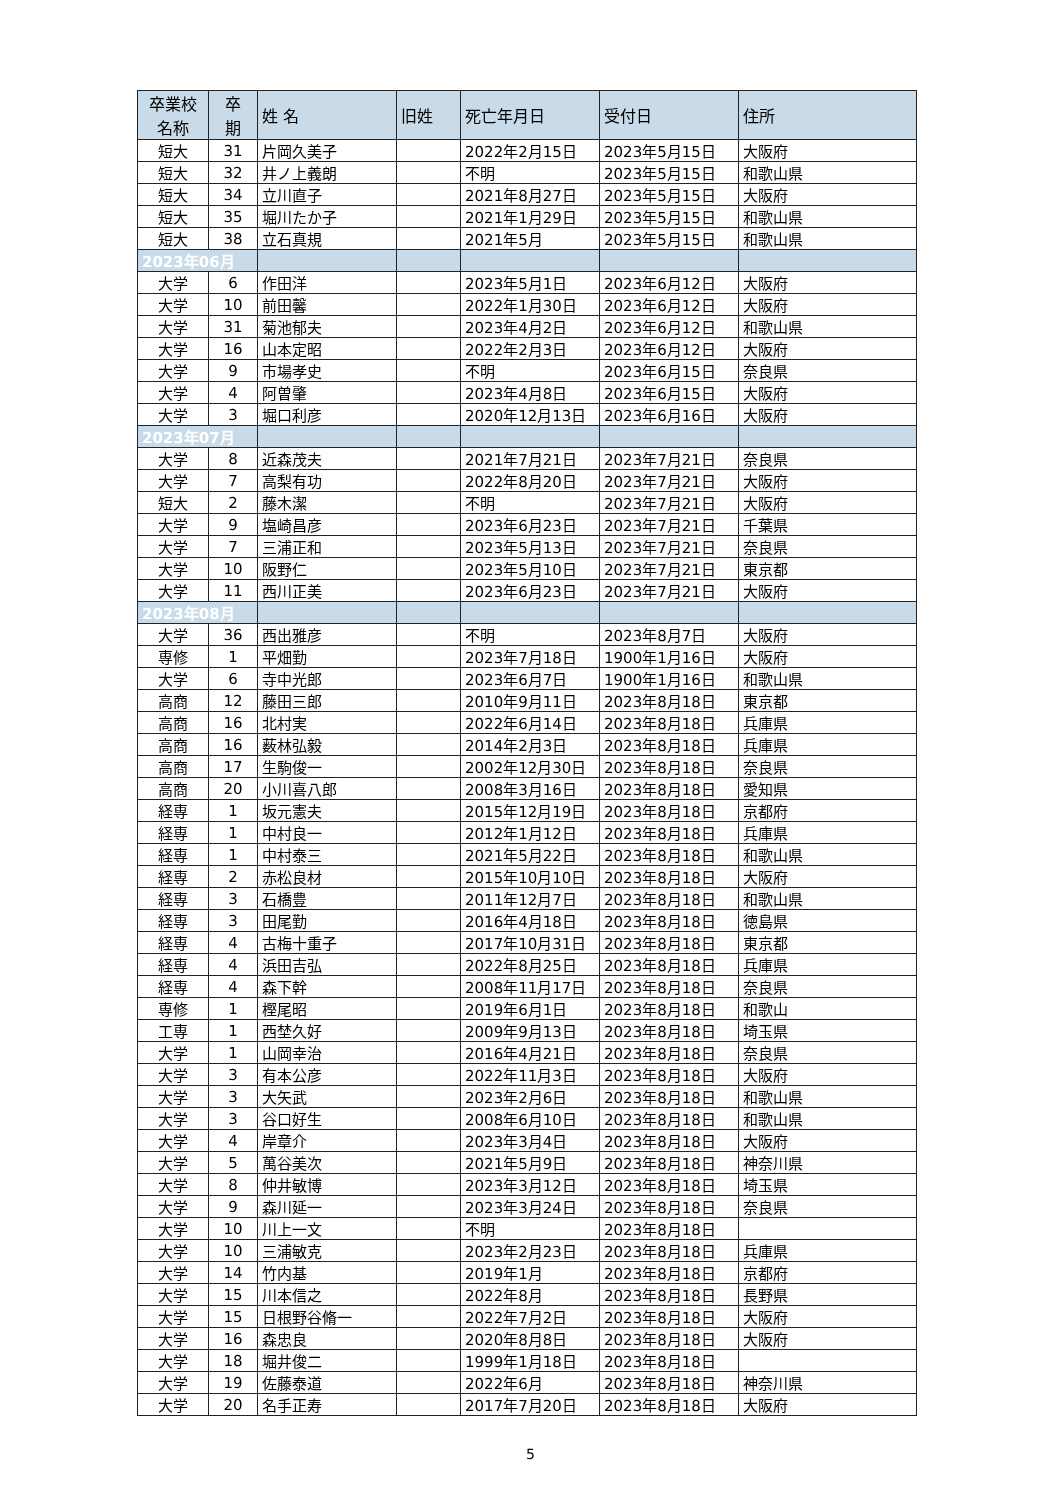| 卒業校 名称 | 卒 期 | 姓 名 | 旧姓 | 死亡年月日 | 受付日 | 住所 |
| --- | --- | --- | --- | --- | --- | --- |
| 短大 | 31 | 片岡久美子 | | 2022年2月15日 | 2023年5月15日 | 大阪府 |
| 短大 | 32 | 井ノ上義朗 | | 不明 | 2023年5月15日 | 和歌山県 |
| 短大 | 34 | 立川直子 | | 2021年8月27日 | 2023年5月15日 | 大阪府 |
| 短大 | 35 | 堀川たか子 | | 2021年1月29日 | 2023年5月15日 | 和歌山県 |
| 短大 | 38 | 立石真規 | | 2021年5月 | 2023年5月15日 | 和歌山県 |
| 2023年06月 | | | | | | |
| 大学 | 6 | 作田洋 | | 2023年5月1日 | 2023年6月12日 | 大阪府 |
| 大学 | 10 | 前田馨 | | 2022年1月30日 | 2023年6月12日 | 大阪府 |
| 大学 | 31 | 菊池郁夫 | | 2023年4月2日 | 2023年6月12日 | 和歌山県 |
| 大学 | 16 | 山本定昭 | | 2022年2月3日 | 2023年6月12日 | 大阪府 |
| 大学 | 9 | 市場孝史 | | 不明 | 2023年6月15日 | 奈良県 |
| 大学 | 4 | 阿曽肇 | | 2023年4月8日 | 2023年6月15日 | 大阪府 |
| 大学 | 3 | 堀口利彦 | | 2020年12月13日 | 2023年6月16日 | 大阪府 |
| 2023年07月 | | | | | | |
| 大学 | 8 | 近森茂夫 | | 2021年7月21日 | 2023年7月21日 | 奈良県 |
| 大学 | 7 | 高梨有功 | | 2022年8月20日 | 2023年7月21日 | 大阪府 |
| 短大 | 2 | 藤木潔 | | 不明 | 2023年7月21日 | 大阪府 |
| 大学 | 9 | 塩崎昌彦 | | 2023年6月23日 | 2023年7月21日 | 千葉県 |
| 大学 | 7 | 三浦正和 | | 2023年5月13日 | 2023年7月21日 | 奈良県 |
| 大学 | 10 | 阪野仁 | | 2023年5月10日 | 2023年7月21日 | 東京都 |
| 大学 | 11 | 西川正美 | | 2023年6月23日 | 2023年7月21日 | 大阪府 |
| 2023年08月 | | | | | | |
| 大学 | 36 | 西出雅彦 | | 不明 | 2023年8月7日 | 大阪府 |
| 専修 | 1 | 平畑勤 | | 2023年7月18日 | 1900年1月16日 | 大阪府 |
| 大学 | 6 | 寺中光郎 | | 2023年6月7日 | 1900年1月16日 | 和歌山県 |
| 高商 | 12 | 藤田三郎 | | 2010年9月11日 | 2023年8月18日 | 東京都 |
| 高商 | 16 | 北村実 | | 2022年6月14日 | 2023年8月18日 | 兵庫県 |
| 高商 | 16 | 薮林弘毅 | | 2014年2月3日 | 2023年8月18日 | 兵庫県 |
| 高商 | 17 | 生駒俊一 | | 2002年12月30日 | 2023年8月18日 | 奈良県 |
| 高商 | 20 | 小川喜八郎 | | 2008年3月16日 | 2023年8月18日 | 愛知県 |
| 経専 | 1 | 坂元憲夫 | | 2015年12月19日 | 2023年8月18日 | 京都府 |
| 経専 | 1 | 中村良一 | | 2012年1月12日 | 2023年8月18日 | 兵庫県 |
| 経専 | 1 | 中村泰三 | | 2021年5月22日 | 2023年8月18日 | 和歌山県 |
| 経専 | 2 | 赤松良材 | | 2015年10月10日 | 2023年8月18日 | 大阪府 |
| 経専 | 3 | 石橋豊 | | 2011年12月7日 | 2023年8月18日 | 和歌山県 |
| 経専 | 3 | 田尾勤 | | 2016年4月18日 | 2023年8月18日 | 徳島県 |
| 経専 | 4 | 古梅十重子 | | 2017年10月31日 | 2023年8月18日 | 東京都 |
| 経専 | 4 | 浜田吉弘 | | 2022年8月25日 | 2023年8月18日 | 兵庫県 |
| 経専 | 4 | 森下幹 | | 2008年11月17日 | 2023年8月18日 | 奈良県 |
| 専修 | 1 | 樫尾昭 | | 2019年6月1日 | 2023年8月18日 | 和歌山 |
| 工専 | 1 | 西埜久好 | | 2009年9月13日 | 2023年8月18日 | 埼玉県 |
| 大学 | 1 | 山岡幸治 | | 2016年4月21日 | 2023年8月18日 | 奈良県 |
| 大学 | 3 | 有本公彦 | | 2022年11月3日 | 2023年8月18日 | 大阪府 |
| 大学 | 3 | 大矢武 | | 2023年2月6日 | 2023年8月18日 | 和歌山県 |
| 大学 | 3 | 谷口好生 | | 2008年6月10日 | 2023年8月18日 | 和歌山県 |
| 大学 | 4 | 岸章介 | | 2023年3月4日 | 2023年8月18日 | 大阪府 |
| 大学 | 5 | 萬谷美次 | | 2021年5月9日 | 2023年8月18日 | 神奈川県 |
| 大学 | 8 | 仲井敏博 | | 2023年3月12日 | 2023年8月18日 | 埼玉県 |
| 大学 | 9 | 森川延一 | | 2023年3月24日 | 2023年8月18日 | 奈良県 |
| 大学 | 10 | 川上一文 | | 不明 | 2023年8月18日 | |
| 大学 | 10 | 三浦敏克 | | 2023年2月23日 | 2023年8月18日 | 兵庫県 |
| 大学 | 14 | 竹内基 | | 2019年1月 | 2023年8月18日 | 京都府 |
| 大学 | 15 | 川本信之 | | 2022年8月 | 2023年8月18日 | 長野県 |
| 大学 | 15 | 日根野谷脩一 | | 2022年7月2日 | 2023年8月18日 | 大阪府 |
| 大学 | 16 | 森忠良 | | 2020年8月8日 | 2023年8月18日 | 大阪府 |
| 大学 | 18 | 堀井俊二 | | 1999年1月18日 | 2023年8月18日 | |
| 大学 | 19 | 佐藤泰道 | | 2022年6月 | 2023年8月18日 | 神奈川県 |
| 大学 | 20 | 名手正寿 | | 2017年7月20日 | 2023年8月18日 | 大阪府 |
5